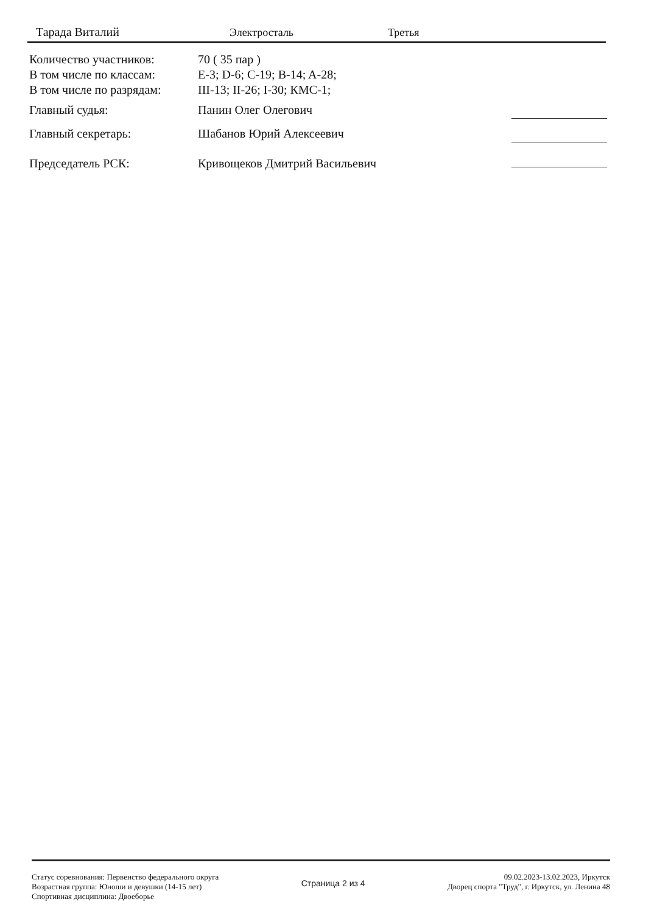Тарада Виталий Электросталь Третья
Количество участников: 70 ( 35 пар )
В том числе по классам: E-3; D-6; C-19; B-14; A-28;
В том числе по разрядам:
III-13; II-26; I-30; КМС-1;
Главный судья: Панин Олег Олегович
Главный секретарь: Шабанов Юрий Алексеевич
Председатель РСК: Кривощеков Дмитрий Васильевич
Статус соревнования: Первенство федерального округа
Возрастная группа: Юноши и девушки (14-15 лет)
Спортивная дисциплина: Двоеборье
Страница 2 из 4
09.02.2023-13.02.2023, Иркутск
Дворец спорта "Труд", г. Иркутск, ул. Ленина 48